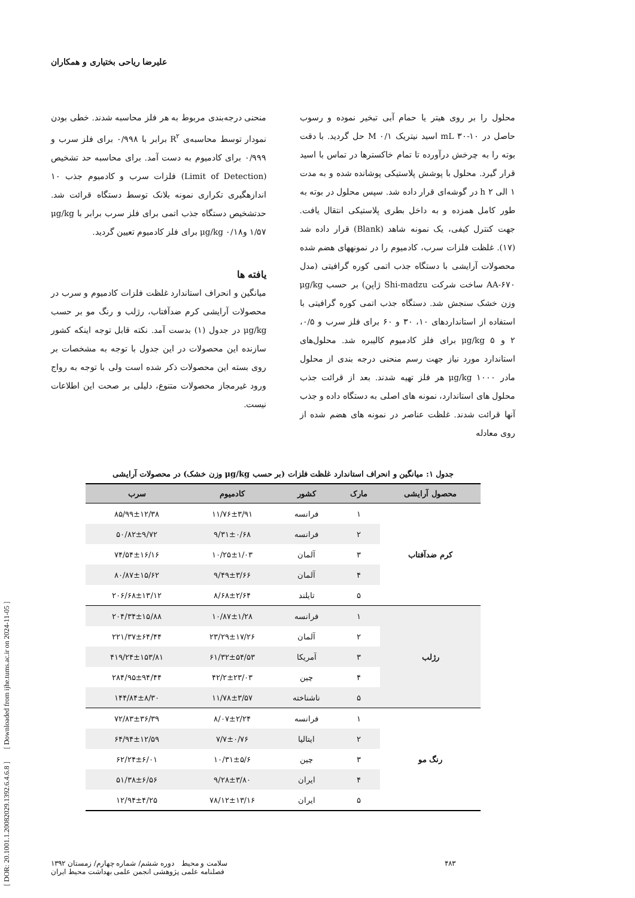[ DOR: 20.1001.1.20082029.1392.6.4.6.8 ] [ Downloaded from ijhe.tums.ac.ir on 2024-11-05 ]
علیرضا ریاحی بختیاری و همکاران
محلول را بر روی هیتر یا حمام آبی تبخیر نموده و رسوب حاصل در mL ۳۰-۱۰ اسید نیتریک M ۰/۱ حل گردید. با دقت بوته را به چرخش درآورده تا تمام خاکسترها در تماس با اسید قرار گیرد. محلول با پوشش پلاستیکی پوشانده شده و به مدت ۱ الی h ۲ در گوشه‌ای قرار داده شد. سپس محلول در بوته به طور کامل همزده و به داخل بطری پلاستیکی انتقال یافت. جهت کنترل کیفی، یک نمونه شاهد (Blank) قرار داده شد (۱۷). غلظت فلزات سرب، کادمیوم را در نمونههای هضم شده محصولات آرایشی با دستگاه جذب اتمی کوره گرافیتی (مدل AA-۶۷۰ ساخت شرکت Shi-madzu ژاپن) بر حسب μg/kg وزن خشک سنجش شد. دستگاه جذب اتمی کوره گرافیتی با استفاده از استانداردهای ۱۰، ۳۰ و ۶۰ برای فلز سرب و ۰/۵، ۲ و μg/kg ۵ برای فلز کادمیوم کالیبره شد. محلول‌های استاندارد مورد نیاز جهت رسم منحنی درجه بندی از محلول مادر μg/kg ۱۰۰۰ هر فلز تهیه شدند. بعد از قرائت جذب محلول های استاندارد، نمونه های اصلی به دستگاه داده و جذب آنها قرائت شدند. غلظت عناصر در نمونه های هضم شده از روی معادله
منحنی درجه‌بندی مربوط به هر فلز محاسبه شدند. خطی بودن نمودار توسط محاسبه‌ی R<sup>۲</sup> برابر با ۰/۹۹۸ برای فلز سرب و ۰/۹۹۹ برای کادمیوم به دست آمد. برای محاسبه حد تشخیص (Limit of Detection) فلزات سرب و کادمیوم جذب ۱۰ اندازهگیری تکراری نمونه بلانک توسط دستگاه قرائت شد. حدتشخیص دستگاه جذب اتمی برای فلز سرب برابر با μg/kg ۱/۵۷ وμg/kg ۰/۱۸ برای فلز کادمیوم تعیین گردید.
یافته ها
میانگین و انحراف استاندارد غلظت فلزات کادمیوم و سرب در محصولات آرایشی کرم ضدآفتاب، رژلب و رنگ مو بر حسب μg/kg در جدول (۱) بدست آمد. نکته قابل توجه اینکه کشور سازنده این محصولات در این جدول با توجه به مشخصات بر روی بسته این محصولات ذکر شده است ولی با توجه به رواج ورود غیرمجاز محصولات متنوع، دلیلی بر صحت این اطلاعات نیست.
جدول ۱: میانگین و انحراف استاندارد غلظت فلزات (بر حسب μg/kg وزن خشک) در محصولات آرایشی
| محصول آرایشی | مارک | کشور | کادمیوم | سرب |
| --- | --- | --- | --- | --- |
| کرم ضدآفتاب | ۱ | فرانسه | ۱۱/۷۶±۳/۹۱ | ۸۵/۹۹±۱۲/۳۸ |
| | ۲ | فرانسه | ۹/۳۱±۰/۶۸ | ۵۰/۸۲±۹/۷۲ |
| | ۳ | آلمان | ۱۰/۲۵±۱/۰۳ | ۷۴/۵۴±۱۶/۱۶ |
| | ۴ | آلمان | ۹/۴۹±۳/۶۶ | ۸۰/۸۷±۱۵/۶۲ |
| | ۵ | تایلند | ۸/۶۸±۲/۶۴ | ۲۰۶/۶۸±۱۳/۱۲ |
| رژلب | ۱ | فرانسه | ۱۰/۸۷±۱/۲۸ | ۲۰۴/۳۴±۱۵/۸۸ |
| | ۲ | آلمان | ۲۳/۲۹±۱۷/۲۶ | ۲۲۱/۳۷±۶۴/۴۴ |
| | ۳ | آمریکا | ۶۱/۳۲±۵۴/۵۳ | ۴۱۹/۲۴±۱۵۳/۸۱ |
| | ۴ | چین | ۴۲/۲±۲۳/۰۳ | ۲۸۴/۹۵±۹۴/۴۴ |
| | ۵ | ناشناخته | ۱۱/۷۸±۳/۵۷ | ۱۴۴/۸۴±۸/۳۰ |
| رنگ مو | ۱ | فرانسه | ۸/۰۷±۲/۲۴ | ۷۲/۸۳±۳۶/۳۹ |
| | ۲ | ایتالیا | ۷/۷±۰/۷۶ | ۶۴/۹۴±۱۲/۵۹ |
| | ۳ | چین | ۱۰/۳۱±۵/۶ | ۶۲/۲۴±۶/۰۱ |
| | ۴ | ایران | ۹/۲۸±۳/۸۰ | ۵۱/۳۸±۶/۵۶ |
| | ۵ | ایران | ۷۸/۱۲±۱۳/۱۶ | ۱۲/۹۴±۴/۲۵ |
۴۸۳ سلامت و محیط دوره ششم/ شماره چهارم/ زمستان ۱۳۹۲
فصلنامه علمی پژوهشی انجمن علمی بهداشت محیط ایران